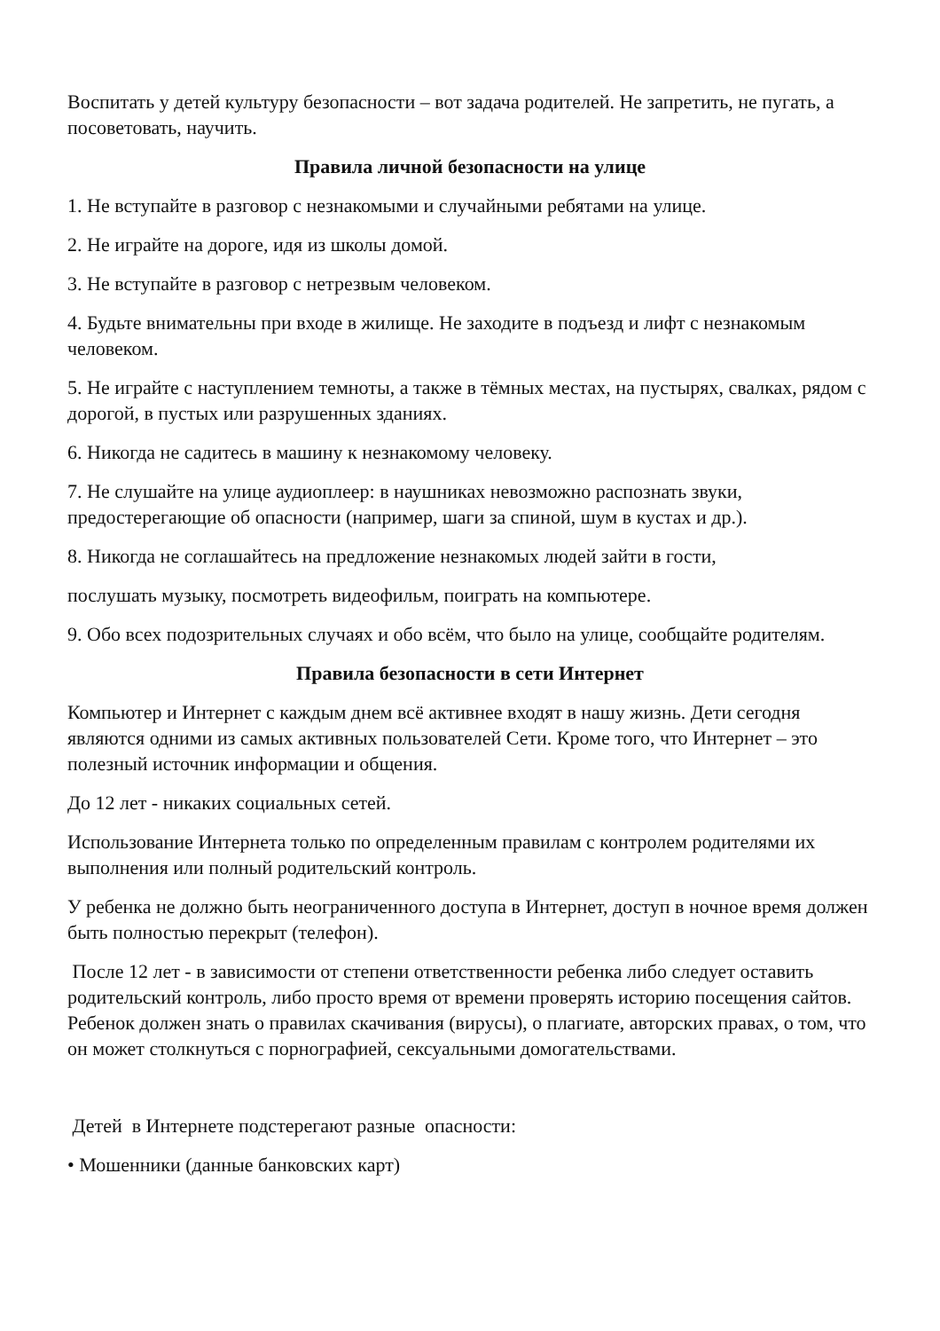Воспитать у детей культуру безопасности – вот задача родителей. Не запретить, не пугать, а посоветовать, научить.
Правила личной безопасности на улице
1. Не вступайте в разговор с незнакомыми и случайными ребятами на улице.
2. Не играйте на дороге, идя из школы домой.
3. Не вступайте в разговор с нетрезвым человеком.
4. Будьте внимательны при входе в жилище. Не заходите в подъезд и лифт с незнакомым человеком.
5. Не играйте с наступлением темноты, а также в тёмных местах, на пустырях, свалках, рядом с дорогой, в пустых или разрушенных зданиях.
6. Никогда не садитесь в машину к незнакомому человеку.
7. Не слушайте на улице аудиоплеер: в наушниках невозможно распознать звуки, предостерегающие об опасности (например, шаги за спиной, шум в кустах и др.).
8. Никогда не соглашайтесь на предложение незнакомых людей зайти в гости,
послушать музыку, посмотреть видеофильм, поиграть на компьютере.
9. Обо всех подозрительных случаях и обо всём, что было на улице, сообщайте родителям.
Правила безопасности в сети Интернет
Компьютер и Интернет с каждым днем всё активнее входят в нашу жизнь. Дети сегодня являются одними из самых активных пользователей Сети. Кроме того, что Интернет – это полезный источник информации и общения.
До 12 лет - никаких социальных сетей.
Использование Интернета только по определенным правилам с контролем родителями их выполнения или полный родительский контроль.
У ребенка не должно быть неограниченного доступа в Интернет, доступ в ночное время должен быть полностью перекрыт (телефон).
После 12 лет - в зависимости от степени ответственности ребенка либо следует оставить родительский контроль, либо просто время от времени проверять историю посещения сайтов. Ребенок должен знать о правилах скачивания (вирусы), о плагиате, авторских правах, о том, что он может столкнуться с порнографией, сексуальными домогательствами.
Детей в Интернете подстерегают разные опасности:
• Мошенники (данные банковских карт)